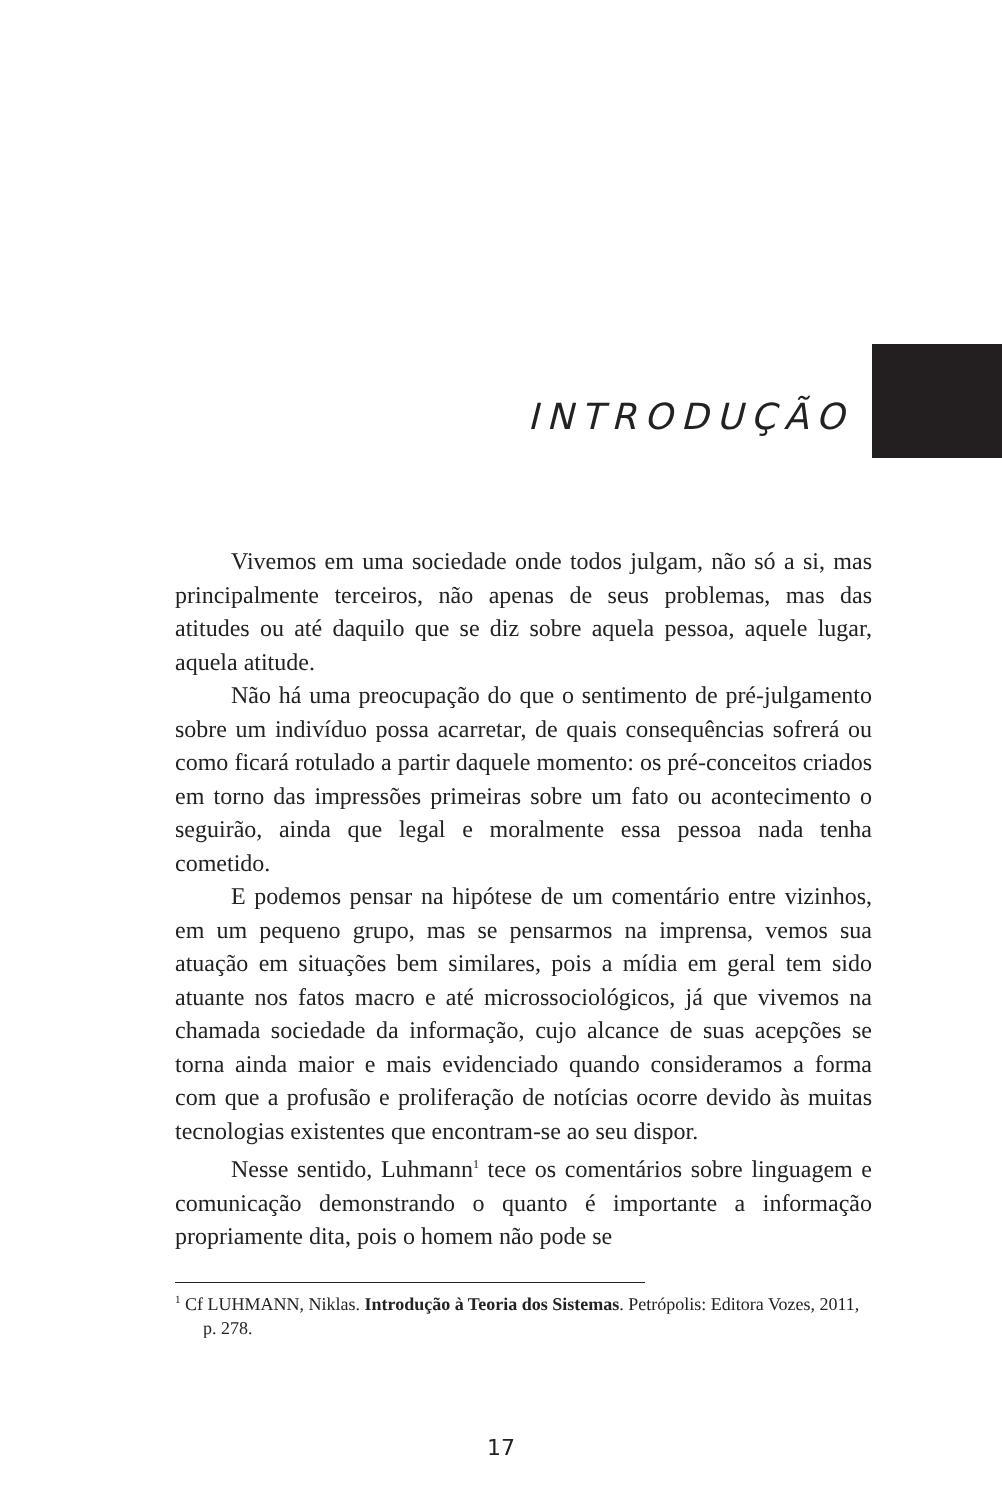INTRODUÇÃO
Vivemos em uma sociedade onde todos julgam, não só a si, mas principalmente terceiros, não apenas de seus problemas, mas das atitudes ou até daquilo que se diz sobre aquela pessoa, aquele lugar, aquela atitude.
Não há uma preocupação do que o sentimento de pré-julgamento sobre um indivíduo possa acarretar, de quais consequências sofrerá ou como ficará rotulado a partir daquele momento: os pré-conceitos criados em torno das impressões primeiras sobre um fato ou acontecimento o seguirão, ainda que legal e moralmente essa pessoa nada tenha cometido.
E podemos pensar na hipótese de um comentário entre vizinhos, em um pequeno grupo, mas se pensarmos na imprensa, vemos sua atuação em situações bem similares, pois a mídia em geral tem sido atuante nos fatos macro e até microssociológicos, já que vivemos na chamada sociedade da informação, cujo alcance de suas acepções se torna ainda maior e mais evidenciado quando consideramos a forma com que a profusão e proliferação de notícias ocorre devido às muitas tecnologias existentes que encontram-se ao seu dispor.
Nesse sentido, Luhmann<sup>1</sup> tece os comentários sobre linguagem e comunicação demonstrando o quanto é importante a informação propriamente dita, pois o homem não pode se
<sup>1</sup> Cf LUHMANN, Niklas. Introdução à Teoria dos Sistemas. Petrópolis: Editora Vozes, 2011, p. 278.
17